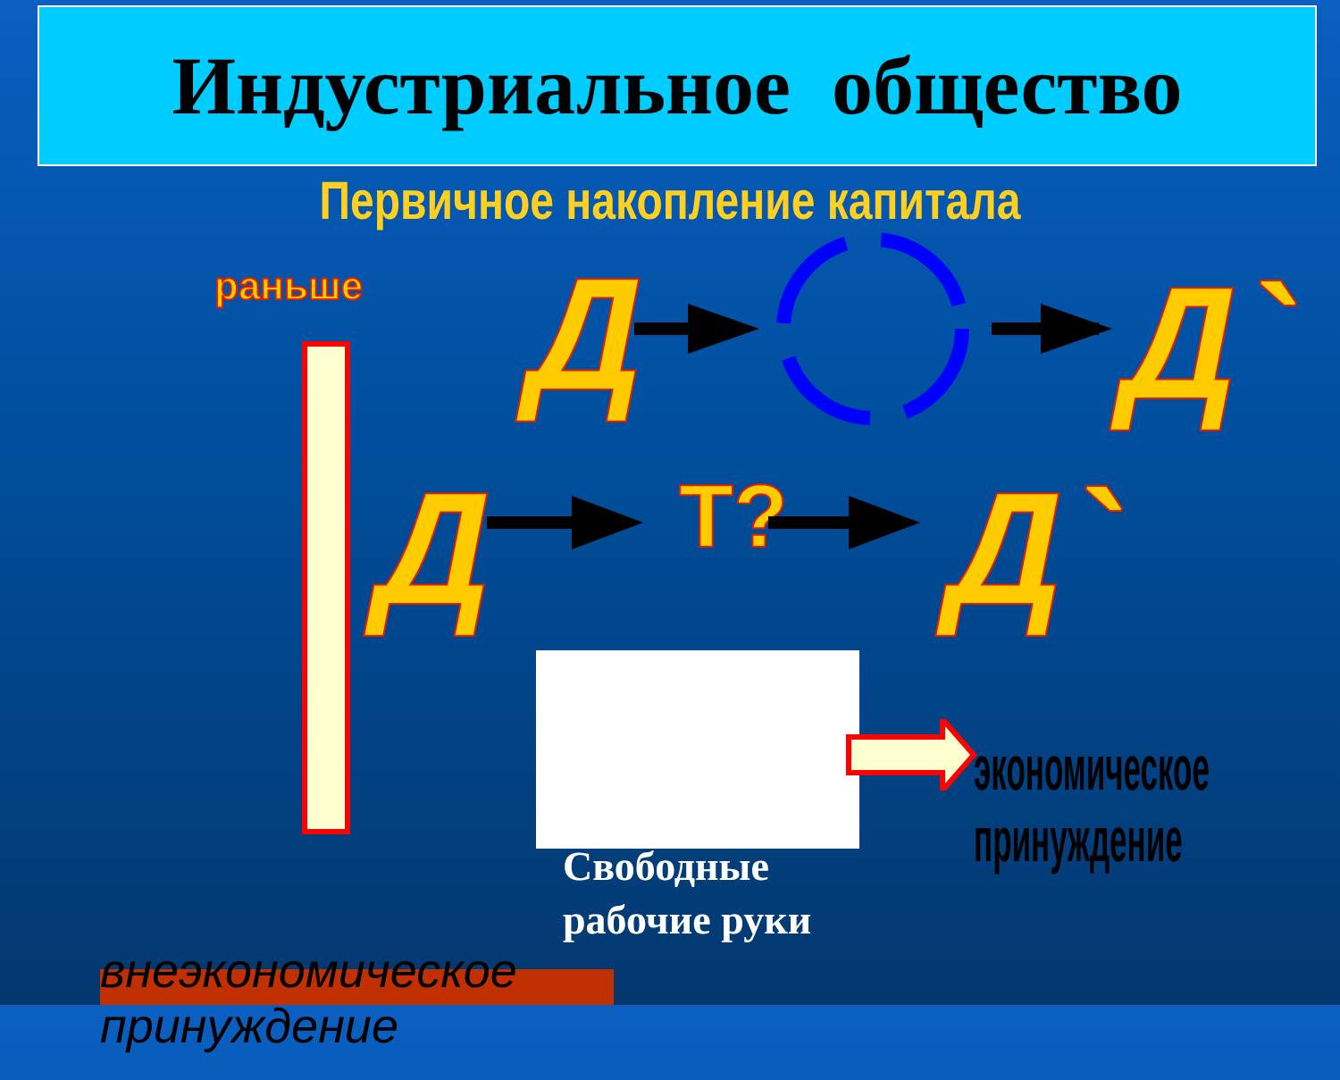Индустриальное общество
Первичное накопление капитала
раньше Д Д`
Д Т? Д`
Свободные
рабочие руки
экономическое принуждение
внеэкономическое принуждение